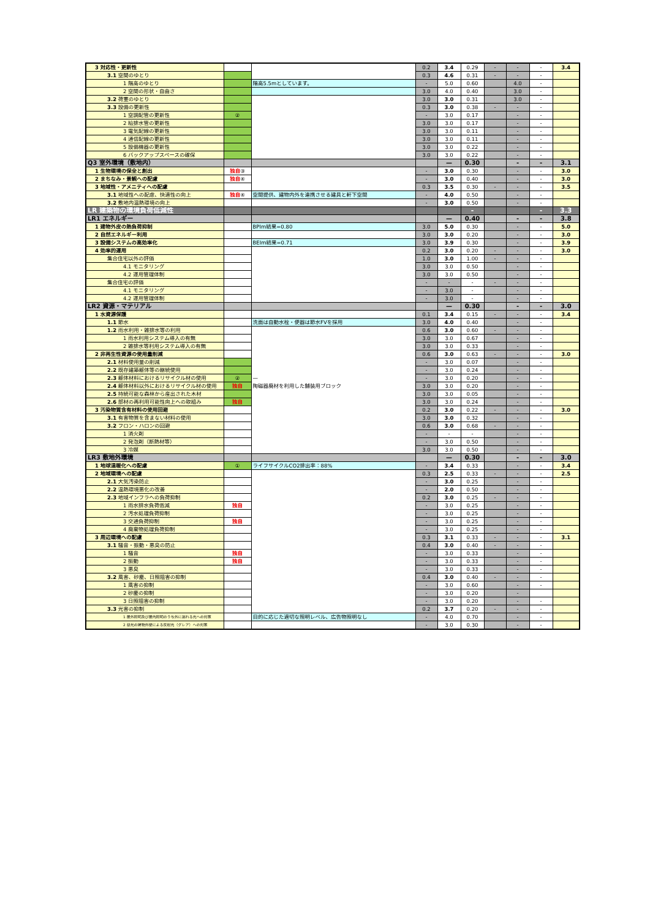| 3 対応性・更新性 | | | 0.2 | 3.4 | 0.29 | - | - | - | 3.4 |
| 3.1 空間のゆとり | | | 0.3 | 4.6 | 0.31 | - | - | - | |
| 1 階高のゆとり | | 階高5.5mとしています。 | - | 5.0 | 0.60 | | 4.0 | - | |
| 2 空間の形状・自由さ | | | 3.0 | 4.0 | 0.40 | | 3.0 | - | |
| 3.2 荷重のゆとり | | | 3.0 | 3.0 | 0.31 | | 3.0 | - | |
| 3.3 設備の更新性 | | | 0.3 | 3.0 | 0.38 | - | - | - | |
| 1 空調配管の更新性 | ② | | - | 3.0 | 0.17 | | - | - | |
| 2 給排水管の更新性 | | | 3.0 | 3.0 | 0.17 | | - | - | |
| 3 電気配線の更新性 | | | 3.0 | 3.0 | 0.11 | | - | - | |
| 4 通信配線の更新性 | | | 3.0 | 3.0 | 0.11 | | - | - | |
| 5 設備機器の更新性 | | | 3.0 | 3.0 | 0.22 | | - | - | |
| 6 バックアップスペースの確保 | | | 3.0 | 3.0 | 0.22 | | - | - | |
| Q3 室外環境（敷地内） | | | | — | 0.30 | | - | - | 3.1 |
| 1 生物環境の保全と創出 | 独自 ③ | | - | 3.0 | 0.30 | | - | - | 3.0 |
| 2 まちなみ・景観への配慮 | 独自 ④ | | - | 3.0 | 0.40 | | - | - | 3.0 |
| 3 地域性・アメニティへの配慮 | | | 0.3 | 3.5 | 0.30 | - | - | - | 3.5 |
| 3.1 地域性への配慮、快適性の向上 | 独自 ④ | 空間提供、建物内外を連携させる建具と軒下空間 | - | 4.0 | 0.50 | | - | - | |
| 3.2 敷地内温熱環境の向上 | | | - | 3.0 | 0.50 | | - | - | |
| LR 建築物の環境負荷低減性 | | | | | - | | | - | 3.3 |
| LR1 エネルギー | | | | — | 0.40 | | - | - | 3.8 |
| 1 建物外皮の熱負荷抑制 | | BPIm結果=0.80 | 3.0 | 5.0 | 0.30 | | - | - | 5.0 |
| 2 自然エネルギー利用 | | | 3.0 | 3.0 | 0.20 | | - | - | 3.0 |
| 3 設備システムの高効率化 | | BEIm結果=0.71 | 3.0 | 3.9 | 0.30 | | - | - | 3.9 |
| 4 効率的運用 | | | 0.2 | 3.0 | 0.20 | - | - | - | 3.0 |
| 集合住宅以外の評価 | | | 1.0 | 3.0 | 1.00 | - | - | - | |
| 4.1 モニタリング | | | 3.0 | 3.0 | 0.50 | | - | - | |
| 4.2 運用管理体制 | | | 3.0 | 3.0 | 0.50 | | - | - | |
| 集合住宅の評価 | | | - | - | - | - | - | - | |
| 4.1 モニタリング | | | - | 3.0 | - | | - | - | |
| 4.2 運用管理体制 | | | - | 3.0 | - | | - | - | |
| LR2 資源・マテリアル | | | | — | 0.30 | | - | - | 3.0 |
| 1 水資源保護 | | | 0.1 | 3.4 | 0.15 | - | - | - | 3.4 |
| 1.1 節水 | | 洗面は自動水栓・便器は節水FVを採用 | 3.0 | 4.0 | 0.40 | | - | - | |
| 1.2 雨水利用・雑排水等の利用 | | | 0.6 | 3.0 | 0.60 | - | - | - | |
| 1 雨水利用システム導入の有無 | | | 3.0 | 3.0 | 0.67 | | - | - | |
| 2 雑排水等利用システム導入の有無 | | | 3.0 | 3.0 | 0.33 | | - | - | |
| 2 非再生性資源の使用量削減 | | | 0.6 | 3.0 | 0.63 | - | - | - | 3.0 |
| 2.1 材料使用量の削減 | | | - | 3.0 | 0.07 | | - | - | |
| 2.2 既存建築躯体等の継続使用 | | | - | 3.0 | 0.24 | | - | - | |
| 2.3 躯体材料におけるリサイクル材の使用 | ② | — | - | 3.0 | 0.20 | | - | - | |
| 2.4 躯体材料以外におけるリサイクル材の使用 | 独自 | 陶磁器廃材を利用した舗装用ブロック | 3.0 | 3.0 | 0.20 | | - | - | |
| 2.5 持続可能な森林から産出された木材 | | | 3.0 | 3.0 | 0.05 | | - | - | |
| 2.6 部材の再利用可能性向上への取組み | 独自 | | 3.0 | 3.0 | 0.24 | | - | - | |
| 3 汚染物質含有材料の使用回避 | | | 0.2 | 3.0 | 0.22 | - | - | - | 3.0 |
| 3.1 有害物質を含まない材料の使用 | | | 3.0 | 3.0 | 0.32 | | - | - | |
| 3.2 フロン・ハロンの回避 | | | 0.6 | 3.0 | 0.68 | - | - | - | |
| 1 消火剤 | | | - | - | - | | - | - | |
| 2 発泡剤（断熱材等） | | | - | 3.0 | 0.50 | | - | - | |
| 3 冷媒 | | | 3.0 | 3.0 | 0.50 | | - | - | |
| LR3 敷地外環境 | | | | — | 0.30 | | - | - | 3.0 |
| 1 地球温暖化への配慮 | ① | ライフサイクルCO2排出率：88% | - | 3.4 | 0.33 | | - | - | 3.4 |
| 2 地域環境への配慮 | | | 0.3 | 2.5 | 0.33 | - | - | - | 2.5 |
| 2.1 大気汚染防止 | | | - | 3.0 | 0.25 | | - | - | |
| 2.2 温熱環境悪化の改善 | | | - | 2.0 | 0.50 | | - | - | |
| 2.3 地域インフラへの負荷抑制 | | | 0.2 | 3.0 | 0.25 | - | - | - | |
| 1 雨水排水負荷低減 | 独自 | | - | 3.0 | 0.25 | | - | - | |
| 2 汚水処理負荷抑制 | | | - | 3.0 | 0.25 | | - | - | |
| 3 交通負荷抑制 | 独自 | | - | 3.0 | 0.25 | | - | - | |
| 4 廃棄物処理負荷抑制 | | | - | 3.0 | 0.25 | | - | - | |
| 3 周辺環境への配慮 | | | 0.3 | 3.1 | 0.33 | - | - | - | 3.1 |
| 3.1 騒音・振動・悪臭の防止 | | | 0.4 | 3.0 | 0.40 | - | - | - | |
| 1 騒音 | 独自 | | - | 3.0 | 0.33 | | - | - | |
| 2 振動 | 独自 | | - | 3.0 | 0.33 | | - | - | |
| 3 悪臭 | | | - | 3.0 | 0.33 | | - | - | |
| 3.2 風害、砂塵、日照阻害の抑制 | | | 0.4 | 3.0 | 0.40 | - | - | - | |
| 1 風害の抑制 | | | - | 3.0 | 0.60 | | - | - | |
| 2 砂塵の抑制 | | | - | 3.0 | 0.20 | | - | | |
| 3 日照阻害の抑制 | | | - | 3.0 | 0.20 | | - | - | |
| 3.3 光害の抑制 | | | 0.2 | 3.7 | 0.20 | - | - | - | |
| 1 屋外照明及び屋内照明のうち外に漏れる光への対策 | | 目的に応じた適切な照明レベル、広告物照明なし | - | 4.0 | 0.70 | | - | - | |
| 2 昼光の建物外壁による反射光（グレア）への対策 | | | - | 3.0 | 0.30 | | - | - | |